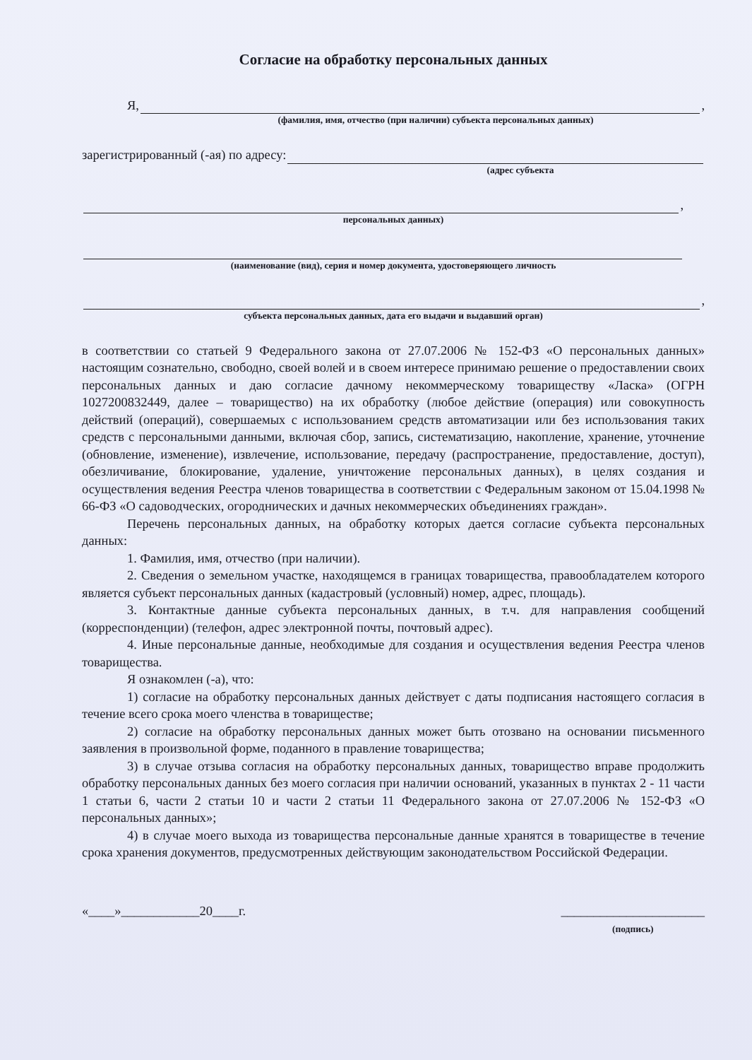Согласие на обработку персональных данных
Я, ,
(фамилия, имя, отчество (при наличии) субъекта персональных данных)
зарегистрированный (-ая) по адресу:
(адрес субъекта
,
персональных данных)
(наименование (вид), серия и номер документа, удостоверяющего личность
,
субъекта персональных данных, дата его выдачи и выдавший орган)
в соответствии со статьей 9 Федерального закона от 27.07.2006 № 152-ФЗ «О персональных данных» настоящим сознательно, свободно, своей волей и в своем интересе принимаю решение о предоставлении своих персональных данных и даю согласие дачному некоммерческому товариществу «Ласка» (ОГРН 1027200832449, далее – товарищество) на их обработку (любое действие (операция) или совокупность действий (операций), совершаемых с использованием средств автоматизации или без использования таких средств с персональными данными, включая сбор, запись, систематизацию, накопление, хранение, уточнение (обновление, изменение), извлечение, использование, передачу (распространение, предоставление, доступ), обезличивание, блокирование, удаление, уничтожение персональных данных), в целях создания и осуществления ведения Реестра членов товарищества в соответствии с Федеральным законом от 15.04.1998 № 66-ФЗ «О садоводческих, огороднических и дачных некоммерческих объединениях граждан».
Перечень персональных данных, на обработку которых дается согласие субъекта персональных данных:
1. Фамилия, имя, отчество (при наличии).
2. Сведения о земельном участке, находящемся в границах товарищества, правообладателем которого является субъект персональных данных (кадастровый (условный) номер, адрес, площадь).
3. Контактные данные субъекта персональных данных, в т.ч. для направления сообщений (корреспонденции) (телефон, адрес электронной почты, почтовый адрес).
4. Иные персональные данные, необходимые для создания и осуществления ведения Реестра членов товарищества.
Я ознакомлен (-а), что:
1) согласие на обработку персональных данных действует с даты подписания настоящего согласия в течение всего срока моего членства в товариществе;
2) согласие на обработку персональных данных может быть отозвано на основании письменного заявления в произвольной форме, поданного в правление товарищества;
3) в случае отзыва согласия на обработку персональных данных, товарищество вправе продолжить обработку персональных данных без моего согласия при наличии оснований, указанных в пунктах 2 - 11 части 1 статьи 6, части 2 статьи 10 и части 2 статьи 11 Федерального закона от 27.07.2006 № 152-ФЗ «О персональных данных»;
4) в случае моего выхода из товарищества персональные данные хранятся в товариществе в течение срока хранения документов, предусмотренных действующим законодательством Российской Федерации.
«____»____________20____г. ______________________
(подпись)